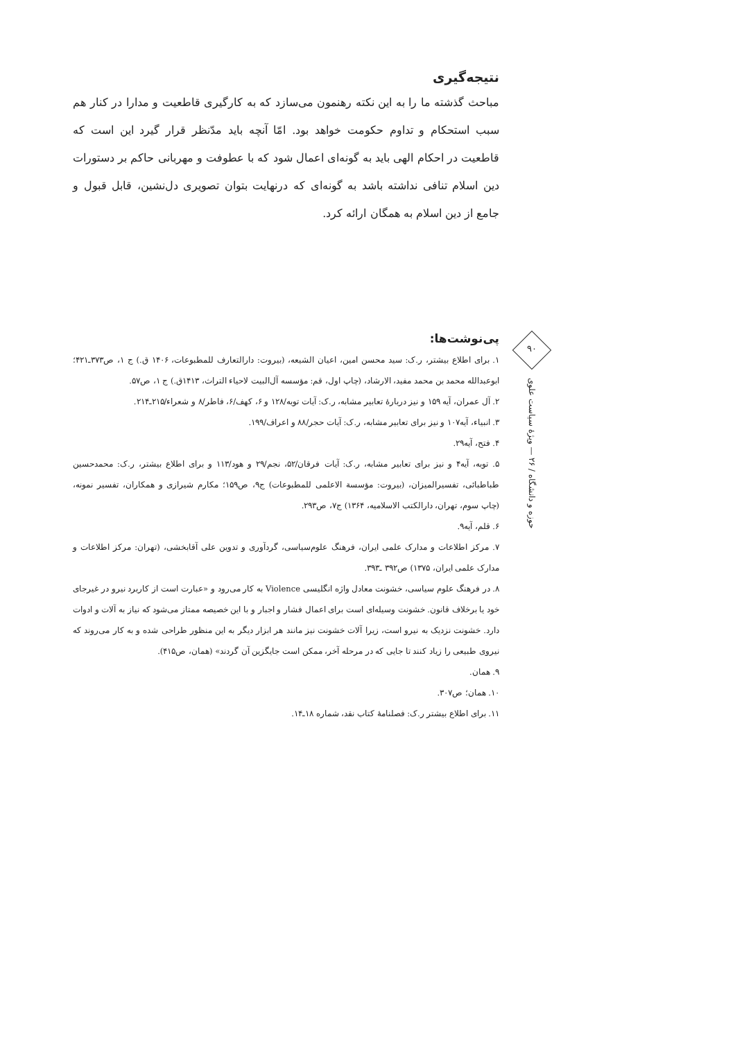نتیجه‌گیری
مباحث گذشته ما را به این نکته رهنمون می‌سازد که به کارگیری قاطعیت و مدارا در کنار هم سبب استحکام و تداوم حکومت خواهد بود. امّا آنچه باید مدّنظر قرار گیرد این است که قاطعیت در احکام الهی باید به گونه‌ای اعمال شود که با عطوفت و مهربانی حاکم بر دستورات دین اسلام تنافی نداشته باشد به گونه‌ای که درنهایت بتوان تصویری دل‌نشین، قابل قبول و جامع از دین اسلام به همگان ارائه کرد.
پی‌نوشت‌ها:
۱. برای اطلاع بیشتر، ر.ک: سید محسن امین، اعیان الشیعه، (بیروت: دارالتعارف للمطبوعات، ۱۴۰۶ ق.) ج ۱، ص۳۷۳ـ۴۲۱؛ ابوعبدالله محمد بن محمد مفید، الارشاد، (چاپ اول، قم: مؤسسه آل‌البیت لاحیاء التراث، ۱۴۱۳ق.) ج ۱، ص۵۷.
۲. آل عمران، آیه ۱۵۹ و نیز دربارهٔ تعابیر مشابه، ر.ک: آیات توبه/۱۲۸ و ۶، کهف/۶، فاطر/۸ و شعراء/۲۱۵ـ۲۱۴.
۳. انبیاء، آیه۱۰۷ و نیز برای تعابیر مشابه، ر.ک: آیات حجر/۸۸ و اعراف/۱۹۹.
۴. فتح، آیه۲۹.
۵. توبه، آیه۴ و نیز برای تعابیر مشابه، ر.ک: آیات فرقان/۵۲، نجم/۲۹ و هود/۱۱۳ و برای اطلاع بیشتر، ر.ک: محمدحسین طباطبائی، تفسیرالمیزان، (بیروت: مؤسسة الاعلمی للمطبوعات) ج۹، ص۱۵۹؛ مکارم شیرازی و همکاران، تفسیر نمونه، (چاپ سوم، تهران، دارالکتب الاسلامیه، ۱۳۶۴) ج۷، ص۲۹۳.
۶. قلم، آیه۹.
۷. مرکز اطلاعات و مدارک علمی ایران، فرهنگ علوم‌سیاسی، گردآوری و تدوین علی آقابخشی، (تهران: مرکز اطلاعات و مدارک علمی ایران، ۱۳۷۵) ص۳۹۲ ـ۳۹۳.
۸. در فرهنگ علوم سیاسی، خشونت معادل واژه انگلیسی Violence به کار می‌رود و «عبارت است از کاربرد نیرو در غیرجای خود یا برخلاف قانون. خشونت وسیله‌ای است برای اعمال فشار و اجبار و با این خصیصه ممتاز می‌شود که نیاز به آلات و ادوات دارد. خشونت نزدیک به نیرو است، زیرا آلات خشونت نیز مانند هر ابزار دیگر به این منظور طراحی شده و به کار می‌روند که نیروی طبیعی را زیاد کنند تا جایی که در مرحله آخر، ممکن است جایگزین آن گردند» (همان، ص۴۱۵).
۹. همان.
۱۰. همان؛ ص۳۰۷.
۱۱. برای اطلاع بیشتر ر.ک: فصلنامهٔ کتاب نقد، شماره ۱۸ـ۱۴.
۹۰
حوزه و دانشگاه / ۲۶ — ویژهٔ سیاست علوی